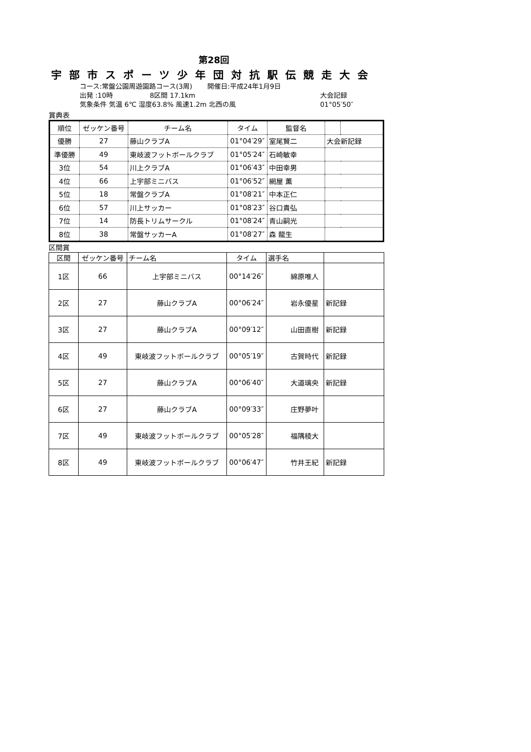第28回
宇部市スポーツ少年団対抗駅伝競走大会
コース:常盤公園周遊園路コース(3周) 開催日:平成24年1月9日
出発 :10時 8区間 17.1km 大会記録
気象条件 気温 6℃ 湿度63.8% 風速1.2m 北西の風 01°05′50″
賞典表
| 順位 | ゼッケン番号 | チーム名 | タイム | 監督名 | | |
| 優勝 | 27 | 藤山クラブA | 01°04′29″ | 室尾賢二 | 大会新記録 | |
| 準優勝 | 49 | 東岐波フットボールクラブ | 01°05′24″ | 石崎敏幸 | | |
| 3位 | 54 | 川上クラブA | 01°06′43″ | 中田幸男 | | |
| 4位 | 66 | 上宇部ミニバス | 01°06′52″ | 網屋 薫 | | |
| 5位 | 18 | 常盤クラブA | 01°08′21″ | 中本正仁 | | |
| 6位 | 57 | 川上サッカー | 01°08′23″ | 谷口貴弘 | | |
| 7位 | 14 | 防長トリムサークル | 01°08′24″ | 青山嗣光 | | |
| 8位 | 38 | 常盤サッカーA | 01°08′27″ | 森 龍生 | | |
区間賞
| 区間 | ゼッケン番号 | チーム名 | タイム | 選手名 | |
| 1区 | 66 | 上宇部ミニバス | 00°14′26″ | 綿原唯人 | |
| 2区 | 27 | 藤山クラブA | 00°06′24″ | 岩永優星 | 新記録 |
| 3区 | 27 | 藤山クラブA | 00°09′12″ | 山田直樹 | 新記録 |
| 4区 | 49 | 東岐波フットボールクラブ | 00°05′19″ | 古賀時代 | 新記録 |
| 5区 | 27 | 藤山クラブA | 00°06′40″ | 大道璃央 | 新記録 |
| 6区 | 27 | 藤山クラブA | 00°09′33″ | 庄野夢叶 | |
| 7区 | 49 | 東岐波フットボールクラブ | 00°05′28″ | 福隅稜大 | |
| 8区 | 49 | 東岐波フットボールクラブ | 00°06′47″ | 竹井王紀 | 新記録 |